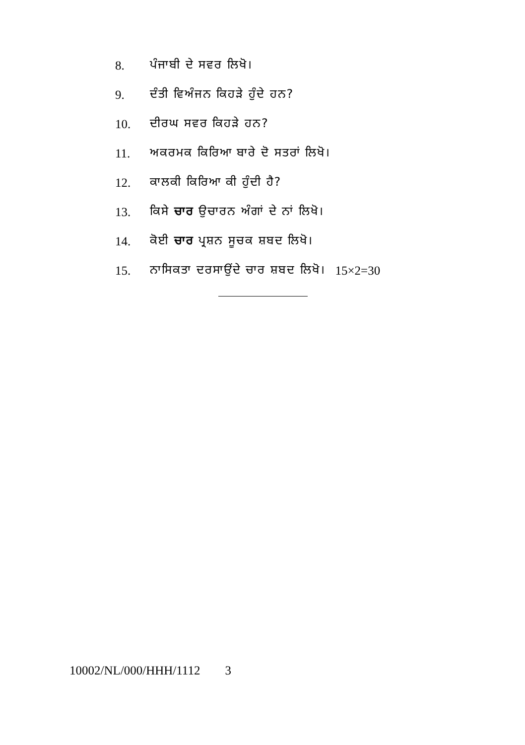8. ਪੰਜਾਬੀ ਦੇ ਸਵਰ ਲਿਖੋ।
9. ਦੰਤੀ ਵਿਅੰਜਨ ਕਿਹੜੇ ਹੁੰਦੇ ਹਨ?
10. ਦੀਰਘ ਸਵਰ ਕਿਹੜੇ ਹਨ?
11. ਅਕਰਮਕ ਕਿਰਿਆ ਬਾਰੇ ਦੋ ਸਤਰਾਂ ਲਿਖੋ।
12. ਕਾਲਕੀ ਕਿਰਿਆ ਕੀ ਹੁੰਦੀ ਹੈ?
13. ਕਿਸੇ ਚਾਰ ਉਚਾਰਨ ਅੰਗਾਂ ਦੇ ਨਾਂ ਲਿਖੋ।
14. ਕੋਈ ਚਾਰ ਪ੍ਰਸ਼ਨ ਸੂਚਕ ਸ਼ਬਦ ਲਿਖੋ।
15. ਨਾਸਿਕਤਾ ਦਰਸਾਉਂਦੇ ਚਾਰ ਸ਼ਬਦ ਲਿਖੋ। 15×2=30
10002/NL/000/HHH/1112 3